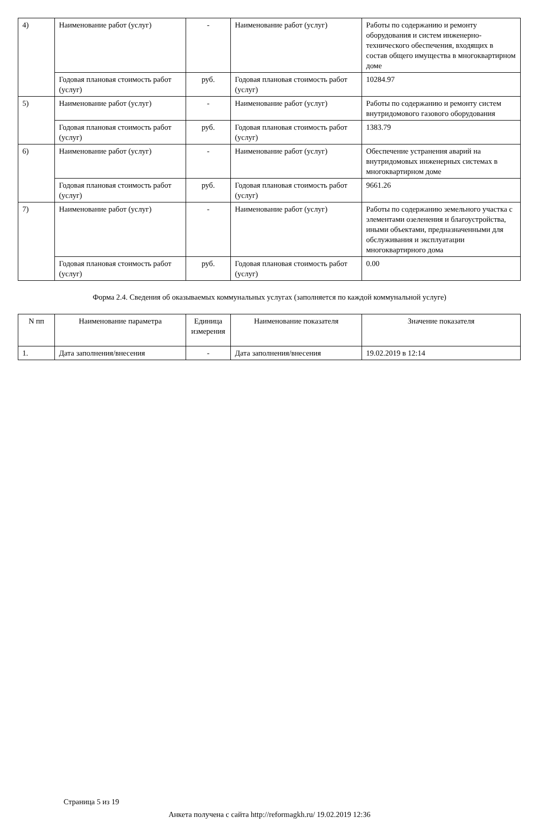| 4) | Наименование работ (услуг) | - | Наименование работ (услуг) | Работы по содержанию и ремонту оборудования и систем инженерно-технического обеспечения, входящих в состав общего имущества в многоквартирном доме |
| | Годовая плановая стоимость работ (услуг) | руб. | Годовая плановая стоимость работ (услуг) | 10284.97 |
| 5) | Наименование работ (услуг) | - | Наименование работ (услуг) | Работы по содержанию и ремонту систем внутридомового газового оборудования |
| | Годовая плановая стоимость работ (услуг) | руб. | Годовая плановая стоимость работ (услуг) | 1383.79 |
| 6) | Наименование работ (услуг) | - | Наименование работ (услуг) | Обеспечение устранения аварий на внутридомовых инженерных системах в многоквартирном доме |
| | Годовая плановая стоимость работ (услуг) | руб. | Годовая плановая стоимость работ (услуг) | 9661.26 |
| 7) | Наименование работ (услуг) | - | Наименование работ (услуг) | Работы по содержанию земельного участка с элементами озеленения и благоустройства, иными объектами, предназначенными для обслуживания и эксплуатации многоквартирного дома |
| | Годовая плановая стоимость работ (услуг) | руб. | Годовая плановая стоимость работ (услуг) | 0.00 |
Форма 2.4. Сведения об оказываемых коммунальных услугах (заполняется по каждой коммунальной услуге)
| N пп | Наименование параметра | Единица измерения | Наименование показателя | Значение показателя |
| --- | --- | --- | --- | --- |
| 1. | Дата заполнения/внесения | - | Дата заполнения/внесения | 19.02.2019 в 12:14 |
Страница 5 из 19
Анкета получена с сайта http://reformagkh.ru/ 19.02.2019 12:36